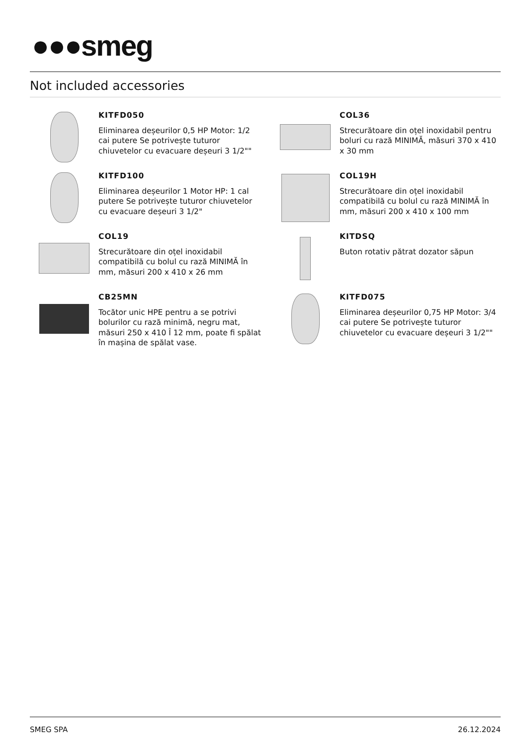●●●smeg
Not included accessories
KITFD050
Eliminarea deșeurilor 0,5 HP Motor: 1/2 cai putere Se potrivește tuturor chiuvetelor cu evacuare deșeuri 3 1/2""
COL36
Strecurătoare din oțel inoxidabil pentru boluri cu rază MINIMĂ, măsuri 370 x 410 x 30 mm
KITFD100
Eliminarea deșeurilor 1 Motor HP: 1 cal putere Se potrivește tuturor chiuvetelor cu evacuare deșeuri 3 1/2"
COL19H
Strecurătoare din oțel inoxidabil compatibilă cu bolul cu rază MINIMĂ în mm, măsuri 200 x 410 x 100 mm
COL19
Strecurătoare din oțel inoxidabil compatibilă cu bolul cu rază MINIMĂ în mm, măsuri 200 x 410 x 26 mm
KITDSQ
Buton rotativ pătrat dozator săpun
CB25MN
Tocător unic HPE pentru a se potrivi bolurilor cu rază minimă, negru mat, măsuri 250 x 410 Î 12 mm, poate fi spălat în mașina de spălat vase.
KITFD075
Eliminarea deșeurilor 0,75 HP Motor: 3/4 cai putere Se potrivește tuturor chiuvetelor cu evacuare deșeuri 3 1/2""
SMEG SPA 26.12.2024